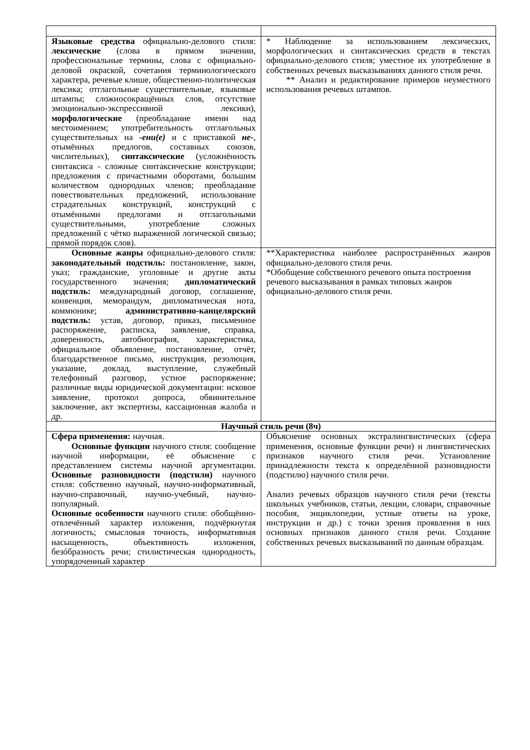| Языковые средства официально-делового стиля: лексические (слова в прямом значении, профессиональные термины, слова с официально-деловой окраской, сочетания терминологического характера, речевые клише, общественно-политическая лексика; отглагольные существительные, языковые штампы; сложносокращённых слов, отсутствие эмоционально-экспрессивной лексики), морфологические (преобладание имени над местоимением; употребительность отглагольных существительных на -ени(е) и с приставкой не- , отымённых предлогов, составных союзов, числительных), синтаксические (усложнённость синтаксиса - сложные синтаксические конструкции; предложения с причастными оборотами, большим количеством однородных членов; преобладание повествовательных предложений, использование страдательных конструкций, конструкций с отымёнными предлогами и отглагольными существительными, употребление сложных предложений с чётко выраженной логической связью; прямой порядок слов). | * Наблюдение за использованием лексических, морфологических и синтаксических средств в текстах официально-делового стиля; уместное их употребление в собственных речевых высказываниях данного стиля речи. ** Анализ и редактирование примеров неуместного использования речевых штампов. |
| Основные жанры официально-делового стиля: законодательный подстиль: постановление, закон, указ; гражданские, уголовные и другие акты государственного значения; дипломатический подстиль: международный договор, соглашение, конвенция, меморандум, дипломатическая нота, коммюнике; административно-канцелярский подстиль: устав, договор, приказ, письменное распоряжение, расписка, заявление, справка, доверенность, автобиография, характеристика, официальное объявление, постановление, отчёт, благодарственное письмо, инструкция, резолюция, указание, доклад, выступление, служебный телефонный разговор, устное распоряжение; различные виды юридической документации: исковое заявление, протокол допроса, обвинительное заключение, акт экспертизы, кассационная жалоба и др. | **Характеристика наиболее распространённых жанров официально-делового стиля речи. *Обобщение собственного речевого опыта построения речевого высказывания в рамках типовых жанров официально-делового стиля речи. |
| Научный стиль речи (8ч) | |
| Сфера применения: научная. Основные функции научного стиля: сообщение научной информации, её объяснение с представлением системы научной аргументации. Основные разновидности (подстили) научного стиля: собственно научный, научно-информативный, научно-справочный, научно-учебный, научно-популярный. Основные особенности научного стиля: обобщённо-отвлечённый характер изложения, подчёркнутая логичность; смысловая точность, информативная насыщенность, объективность изложения, безóбразность речи; стилистическая однородность, упорядоченный характер | Объяснение основных экстралингвистических (сфера применения, основные функции речи) и лингвистических признаков научного стиля речи. Установление принадлежности текста к определённой разновидности (подстилю) научного стиля речи. Анализ речевых образцов научного стиля речи (тексты школьных учебников, статьи, лекции, словари, справочные пособия, энциклопедии, устные ответы на уроке, инструкции и др.) с точки зрения проявления в них основных признаков данного стиля речи. Создание собственных речевых высказываний по данным образцам. |